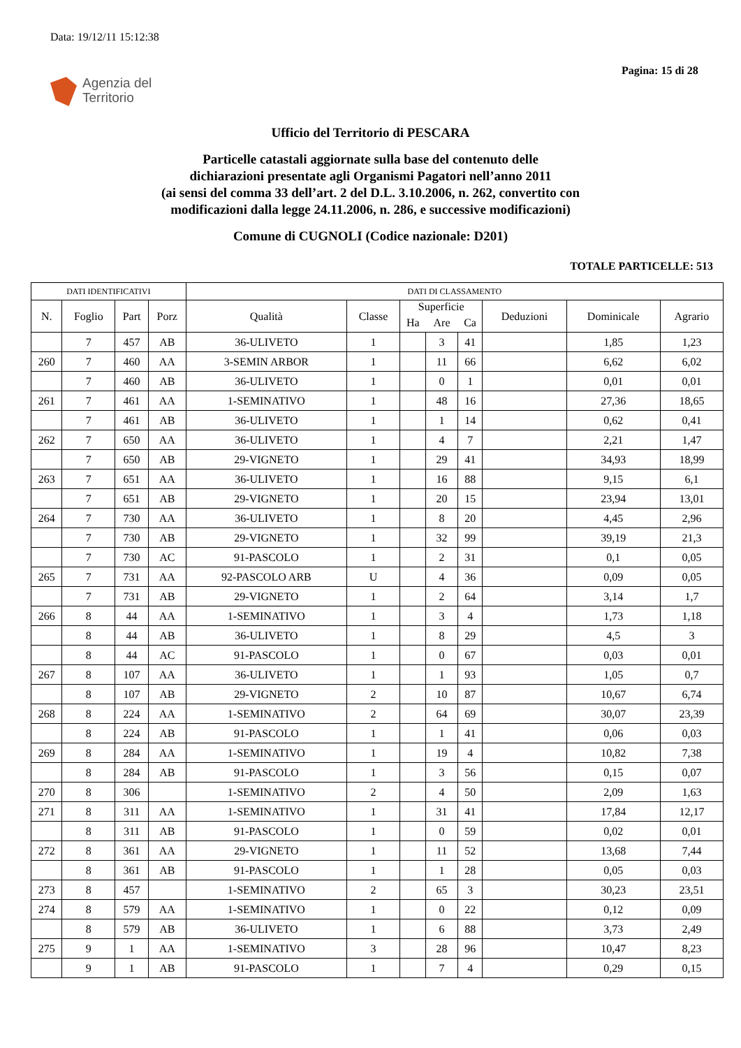Data: 19/12/11 15:12:38
Pagina: 15 di 28
Agenzia del
Territorio
Ufficio del Territorio di PESCARA
Particelle catastali aggiornate sulla base del contenuto delle
dichiarazioni presentate agli Organismi Pagatori nell’anno 2011
(ai sensi del comma 33 dell’art. 2 del D.L. 3.10.2006, n. 262, convertito con
modificazioni dalla legge 24.11.2006, n. 286, e successive modificazioni)
Comune di CUGNOLI (Codice nazionale: D201)
TOTALE PARTICELLE: 513
| DATI IDENTIFICATIVI | | | | DATI DI CLASSAMENTO | | | | | | | |
| --- | --- | --- | --- | --- | --- | --- | --- | --- | --- | --- | --- |
| N. | Foglio | Part | Porz | Qualità | Classe | Superficie | | | Deduzioni | Dominicale | Agrario |
| | | | | | | Ha | Are | Ca | | | |
| | 7 | 457 | AB | 36-ULIVETO | 1 | | 3 | 41 | | 1,85 | 1,23 |
| 260 | 7 | 460 | AA | 3-SEMIN ARBOR | 1 | | 11 | 66 | | 6,62 | 6,02 |
| | 7 | 460 | AB | 36-ULIVETO | 1 | | 0 | 1 | | 0,01 | 0,01 |
| 261 | 7 | 461 | AA | 1-SEMINATIVO | 1 | | 48 | 16 | | 27,36 | 18,65 |
| | 7 | 461 | AB | 36-ULIVETO | 1 | | 1 | 14 | | 0,62 | 0,41 |
| 262 | 7 | 650 | AA | 36-ULIVETO | 1 | | 4 | 7 | | 2,21 | 1,47 |
| | 7 | 650 | AB | 29-VIGNETO | 1 | | 29 | 41 | | 34,93 | 18,99 |
| 263 | 7 | 651 | AA | 36-ULIVETO | 1 | | 16 | 88 | | 9,15 | 6,1 |
| | 7 | 651 | AB | 29-VIGNETO | 1 | | 20 | 15 | | 23,94 | 13,01 |
| 264 | 7 | 730 | AA | 36-ULIVETO | 1 | | 8 | 20 | | 4,45 | 2,96 |
| | 7 | 730 | AB | 29-VIGNETO | 1 | | 32 | 99 | | 39,19 | 21,3 |
| | 7 | 730 | AC | 91-PASCOLO | 1 | | 2 | 31 | | 0,1 | 0,05 |
| 265 | 7 | 731 | AA | 92-PASCOLO ARB | U | | 4 | 36 | | 0,09 | 0,05 |
| | 7 | 731 | AB | 29-VIGNETO | 1 | | 2 | 64 | | 3,14 | 1,7 |
| 266 | 8 | 44 | AA | 1-SEMINATIVO | 1 | | 3 | 4 | | 1,73 | 1,18 |
| | 8 | 44 | AB | 36-ULIVETO | 1 | | 8 | 29 | | 4,5 | 3 |
| | 8 | 44 | AC | 91-PASCOLO | 1 | | 0 | 67 | | 0,03 | 0,01 |
| 267 | 8 | 107 | AA | 36-ULIVETO | 1 | | 1 | 93 | | 1,05 | 0,7 |
| | 8 | 107 | AB | 29-VIGNETO | 2 | | 10 | 87 | | 10,67 | 6,74 |
| 268 | 8 | 224 | AA | 1-SEMINATIVO | 2 | | 64 | 69 | | 30,07 | 23,39 |
| | 8 | 224 | AB | 91-PASCOLO | 1 | | 1 | 41 | | 0,06 | 0,03 |
| 269 | 8 | 284 | AA | 1-SEMINATIVO | 1 | | 19 | 4 | | 10,82 | 7,38 |
| | 8 | 284 | AB | 91-PASCOLO | 1 | | 3 | 56 | | 0,15 | 0,07 |
| 270 | 8 | 306 | | 1-SEMINATIVO | 2 | | 4 | 50 | | 2,09 | 1,63 |
| 271 | 8 | 311 | AA | 1-SEMINATIVO | 1 | | 31 | 41 | | 17,84 | 12,17 |
| | 8 | 311 | AB | 91-PASCOLO | 1 | | 0 | 59 | | 0,02 | 0,01 |
| 272 | 8 | 361 | AA | 29-VIGNETO | 1 | | 11 | 52 | | 13,68 | 7,44 |
| | 8 | 361 | AB | 91-PASCOLO | 1 | | 1 | 28 | | 0,05 | 0,03 |
| 273 | 8 | 457 | | 1-SEMINATIVO | 2 | | 65 | 3 | | 30,23 | 23,51 |
| 274 | 8 | 579 | AA | 1-SEMINATIVO | 1 | | 0 | 22 | | 0,12 | 0,09 |
| | 8 | 579 | AB | 36-ULIVETO | 1 | | 6 | 88 | | 3,73 | 2,49 |
| 275 | 9 | 1 | AA | 1-SEMINATIVO | 3 | | 28 | 96 | | 10,47 | 8,23 |
| | 9 | 1 | AB | 91-PASCOLO | 1 | | 7 | 4 | | 0,29 | 0,15 |